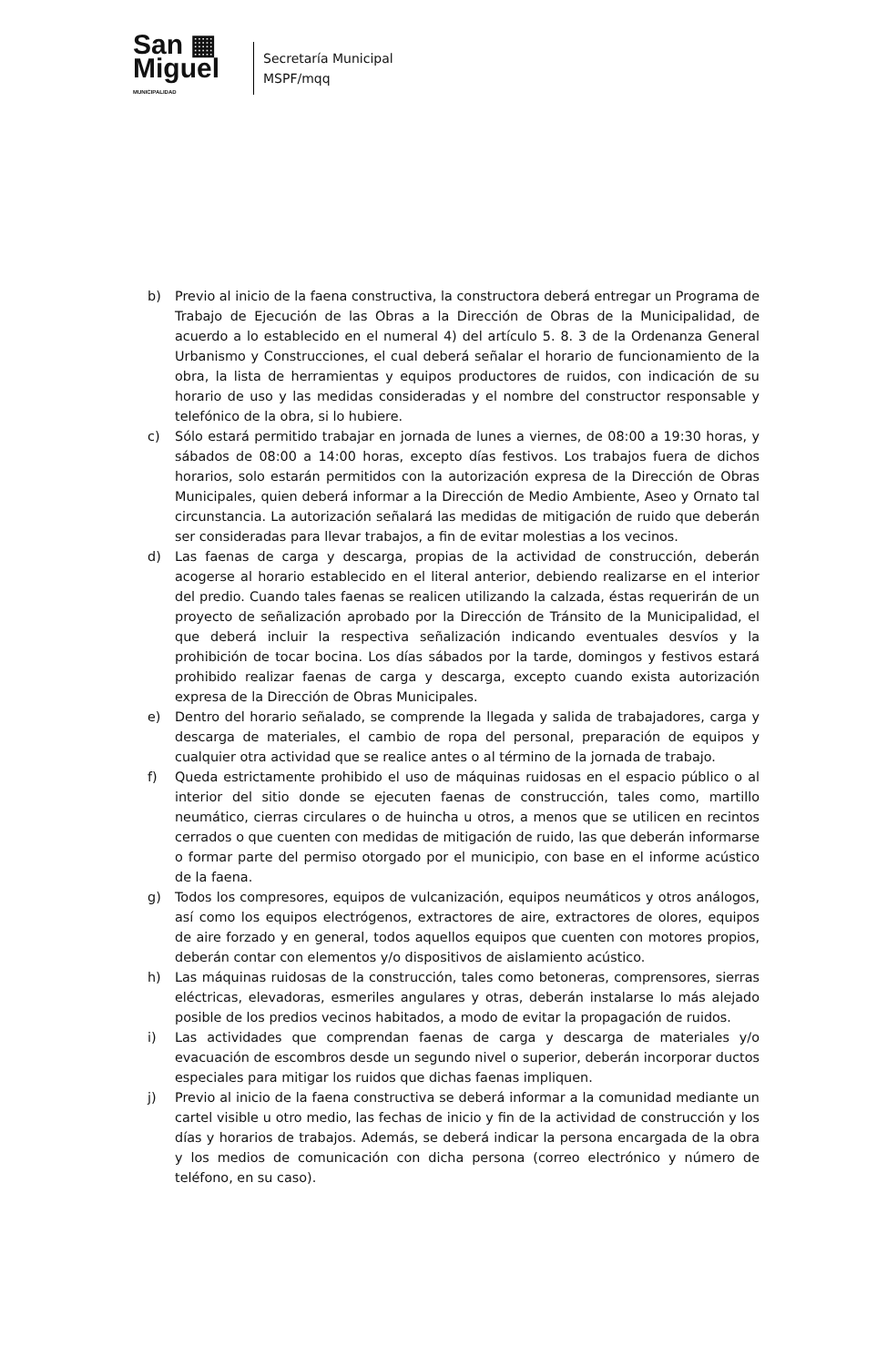San ▦
Miguel
MUNICIPALIDAD
Secretaría Municipal
MSPF/mqq
b) Previo al inicio de la faena constructiva, la constructora deberá entregar un Programa de Trabajo de Ejecución de las Obras a la Dirección de Obras de la Municipalidad, de acuerdo a lo establecido en el numeral 4) del artículo 5. 8. 3 de la Ordenanza General Urbanismo y Construcciones, el cual deberá señalar el horario de funcionamiento de la obra, la lista de herramientas y equipos productores de ruidos, con indicación de su horario de uso y las medidas consideradas y el nombre del constructor responsable y telefónico de la obra, si lo hubiere.
c) Sólo estará permitido trabajar en jornada de lunes a viernes, de 08:00 a 19:30 horas, y sábados de 08:00 a 14:00 horas, excepto días festivos. Los trabajos fuera de dichos horarios, solo estarán permitidos con la autorización expresa de la Dirección de Obras Municipales, quien deberá informar a la Dirección de Medio Ambiente, Aseo y Ornato tal circunstancia. La autorización señalará las medidas de mitigación de ruido que deberán ser consideradas para llevar trabajos, a fin de evitar molestias a los vecinos.
d) Las faenas de carga y descarga, propias de la actividad de construcción, deberán acogerse al horario establecido en el literal anterior, debiendo realizarse en el interior del predio. Cuando tales faenas se realicen utilizando la calzada, éstas requerirán de un proyecto de señalización aprobado por la Dirección de Tránsito de la Municipalidad, el que deberá incluir la respectiva señalización indicando eventuales desvíos y la prohibición de tocar bocina. Los días sábados por la tarde, domingos y festivos estará prohibido realizar faenas de carga y descarga, excepto cuando exista autorización expresa de la Dirección de Obras Municipales.
e) Dentro del horario señalado, se comprende la llegada y salida de trabajadores, carga y descarga de materiales, el cambio de ropa del personal, preparación de equipos y cualquier otra actividad que se realice antes o al término de la jornada de trabajo.
f) Queda estrictamente prohibido el uso de máquinas ruidosas en el espacio público o al interior del sitio donde se ejecuten faenas de construcción, tales como, martillo neumático, cierras circulares o de huincha u otros, a menos que se utilicen en recintos cerrados o que cuenten con medidas de mitigación de ruido, las que deberán informarse o formar parte del permiso otorgado por el municipio, con base en el informe acústico de la faena.
g) Todos los compresores, equipos de vulcanización, equipos neumáticos y otros análogos, así como los equipos electrógenos, extractores de aire, extractores de olores, equipos de aire forzado y en general, todos aquellos equipos que cuenten con motores propios, deberán contar con elementos y/o dispositivos de aislamiento acústico.
h) Las máquinas ruidosas de la construcción, tales como betoneras, comprensores, sierras eléctricas, elevadoras, esmeriles angulares y otras, deberán instalarse lo más alejado posible de los predios vecinos habitados, a modo de evitar la propagación de ruidos.
i) Las actividades que comprendan faenas de carga y descarga de materiales y/o evacuación de escombros desde un segundo nivel o superior, deberán incorporar ductos especiales para mitigar los ruidos que dichas faenas impliquen.
j) Previo al inicio de la faena constructiva se deberá informar a la comunidad mediante un cartel visible u otro medio, las fechas de inicio y fin de la actividad de construcción y los días y horarios de trabajos. Además, se deberá indicar la persona encargada de la obra y los medios de comunicación con dicha persona (correo electrónico y número de teléfono, en su caso).